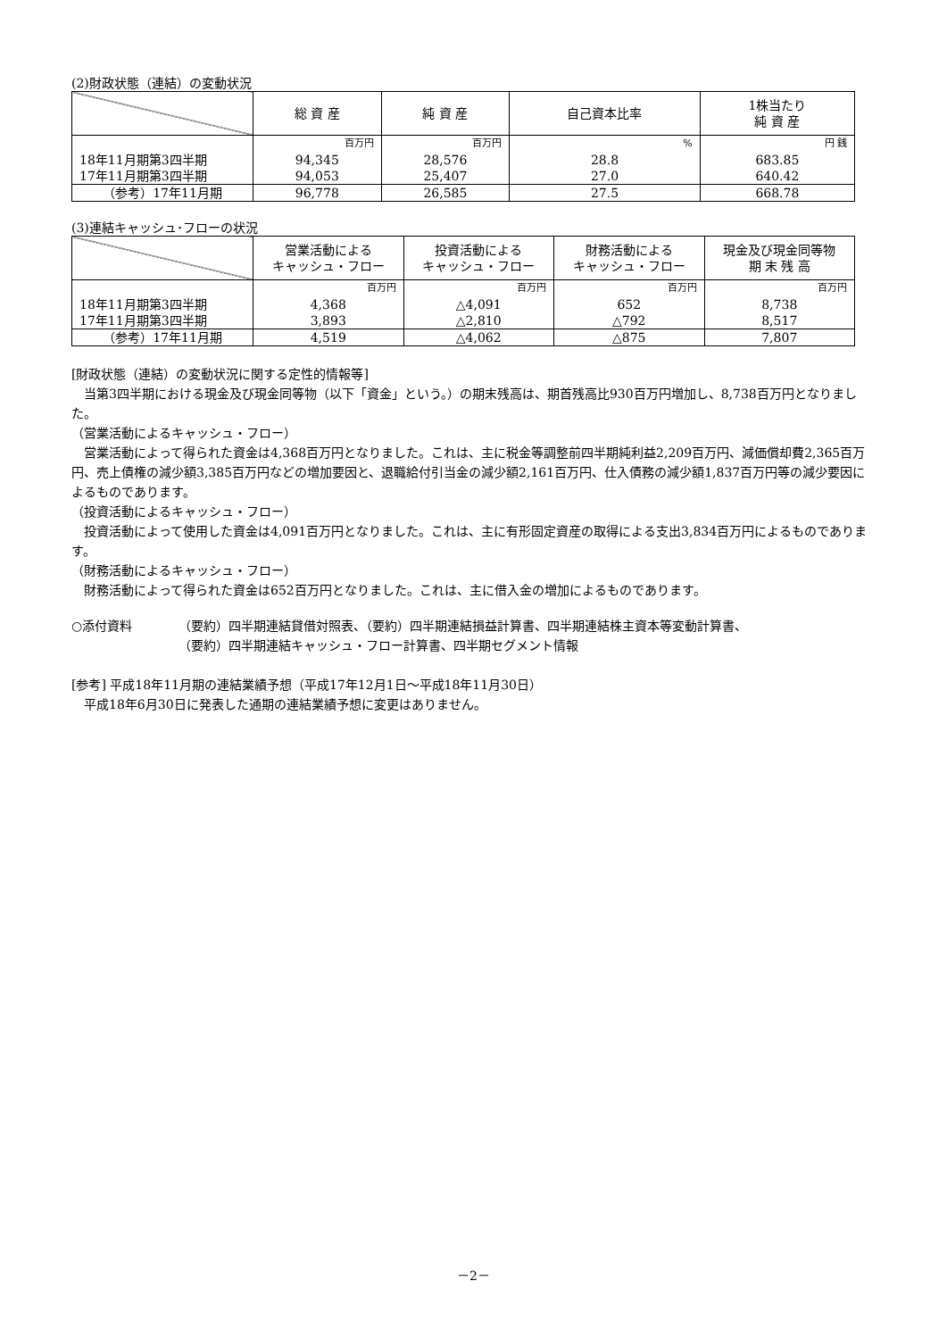(2)財政状態（連結）の変動状況
| | 総 資 産 | 純 資 産 | 自己資本比率 | 1株当たり 純 資 産 |
| --- | --- | --- | --- | --- |
| | 百万円 | 百万円 | % | 円 銭 |
| 18年11月期第3四半期 | 94,345 | 28,576 | 28.8 | 683.85 |
| 17年11月期第3四半期 | 94,053 | 25,407 | 27.0 | 640.42 |
| （参考）17年11月期 | 96,778 | 26,585 | 27.5 | 668.78 |
(3)連結キャッシュ･フローの状況
| | 営業活動による キャッシュ・フロー | 投資活動による キャッシュ・フロー | 財務活動による キャッシュ・フロー | 現金及び現金同等物 期 末 残 高 |
| --- | --- | --- | --- | --- |
| | 百万円 | 百万円 | 百万円 | 百万円 |
| 18年11月期第3四半期 | 4,368 | △4,091 | 652 | 8,738 |
| 17年11月期第3四半期 | 3,893 | △2,810 | △792 | 8,517 |
| （参考）17年11月期 | 4,519 | △4,062 | △875 | 7,807 |
[財政状態（連結）の変動状況に関する定性的情報等]
当第3四半期における現金及び現金同等物（以下「資金」という。）の期末残高は、期首残高比930百万円増加し、8,738百万円となりました。
（営業活動によるキャッシュ・フロー）
営業活動によって得られた資金は4,368百万円となりました。これは、主に税金等調整前四半期純利益2,209百万円、減価償却費2,365百万円、売上債権の減少額3,385百万円などの増加要因と、退職給付引当金の減少額2,161百万円、仕入債務の減少額1,837百万円等の減少要因によるものであります。
（投資活動によるキャッシュ・フロー）
投資活動によって使用した資金は4,091百万円となりました。これは、主に有形固定資産の取得による支出3,834百万円によるものであります。
（財務活動によるキャッシュ・フロー）
財務活動によって得られた資金は652百万円となりました。これは、主に借入金の増加によるものであります。
○添付資料 （要約）四半期連結貸借対照表、（要約）四半期連結損益計算書、四半期連結株主資本等変動計算書、
（要約）四半期連結キャッシュ・フロー計算書、四半期セグメント情報
[参考] 平成18年11月期の連結業績予想（平成17年12月1日～平成18年11月30日）
平成18年6月30日に発表した通期の連結業績予想に変更はありません。
－2－